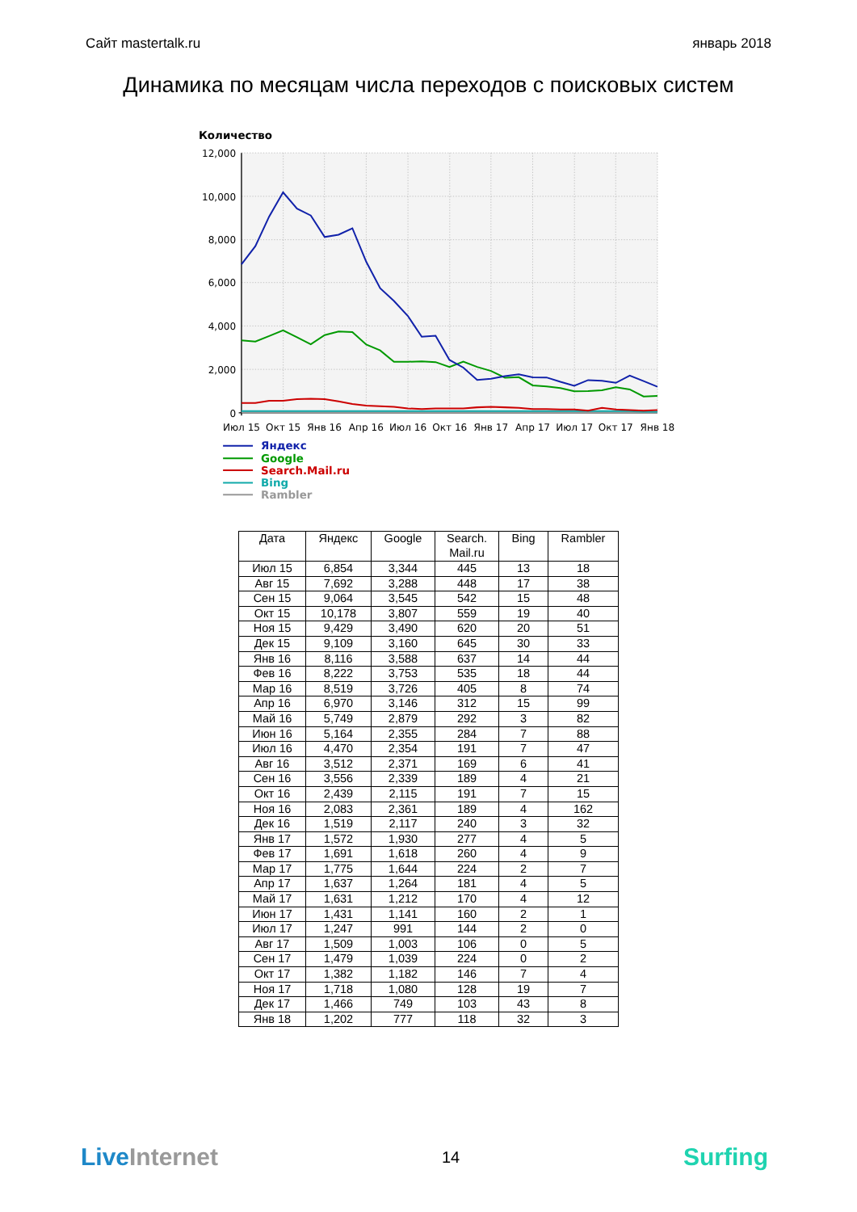Сайт mastertalk.ru январь 2018
Динамика по месяцам числа переходов с поисковых систем
Количество
12,000
10,000
8,000
6,000
4,000
2,000
0
Июл 15
Окт 15
Янв 16
Апр 16
Июл 16
Окт 16
Янв 17
Апр 17
Июл 17
Окт 17
Янв 18
Яндекс
Google
Search.Mail.ru
Bing
Rambler
| Дата | Яндекс | Google | Search. Mail.ru | Bing | Rambler |
| --- | --- | --- | --- | --- | --- |
| Июл 15 | 6,854 | 3,344 | 445 | 13 | 18 |
| Авг 15 | 7,692 | 3,288 | 448 | 17 | 38 |
| Сен 15 | 9,064 | 3,545 | 542 | 15 | 48 |
| Окт 15 | 10,178 | 3,807 | 559 | 19 | 40 |
| Ноя 15 | 9,429 | 3,490 | 620 | 20 | 51 |
| Дек 15 | 9,109 | 3,160 | 645 | 30 | 33 |
| Янв 16 | 8,116 | 3,588 | 637 | 14 | 44 |
| Фев 16 | 8,222 | 3,753 | 535 | 18 | 44 |
| Мар 16 | 8,519 | 3,726 | 405 | 8 | 74 |
| Апр 16 | 6,970 | 3,146 | 312 | 15 | 99 |
| Май 16 | 5,749 | 2,879 | 292 | 3 | 82 |
| Июн 16 | 5,164 | 2,355 | 284 | 7 | 88 |
| Июл 16 | 4,470 | 2,354 | 191 | 7 | 47 |
| Авг 16 | 3,512 | 2,371 | 169 | 6 | 41 |
| Сен 16 | 3,556 | 2,339 | 189 | 4 | 21 |
| Окт 16 | 2,439 | 2,115 | 191 | 7 | 15 |
| Ноя 16 | 2,083 | 2,361 | 189 | 4 | 162 |
| Дек 16 | 1,519 | 2,117 | 240 | 3 | 32 |
| Янв 17 | 1,572 | 1,930 | 277 | 4 | 5 |
| Фев 17 | 1,691 | 1,618 | 260 | 4 | 9 |
| Мар 17 | 1,775 | 1,644 | 224 | 2 | 7 |
| Апр 17 | 1,637 | 1,264 | 181 | 4 | 5 |
| Май 17 | 1,631 | 1,212 | 170 | 4 | 12 |
| Июн 17 | 1,431 | 1,141 | 160 | 2 | 1 |
| Июл 17 | 1,247 | 991 | 144 | 2 | 0 |
| Авг 17 | 1,509 | 1,003 | 106 | 0 | 5 |
| Сен 17 | 1,479 | 1,039 | 224 | 0 | 2 |
| Окт 17 | 1,382 | 1,182 | 146 | 7 | 4 |
| Ноя 17 | 1,718 | 1,080 | 128 | 19 | 7 |
| Дек 17 | 1,466 | 749 | 103 | 43 | 8 |
| Янв 18 | 1,202 | 777 | 118 | 32 | 3 |
LiveInternet
14
Surfing